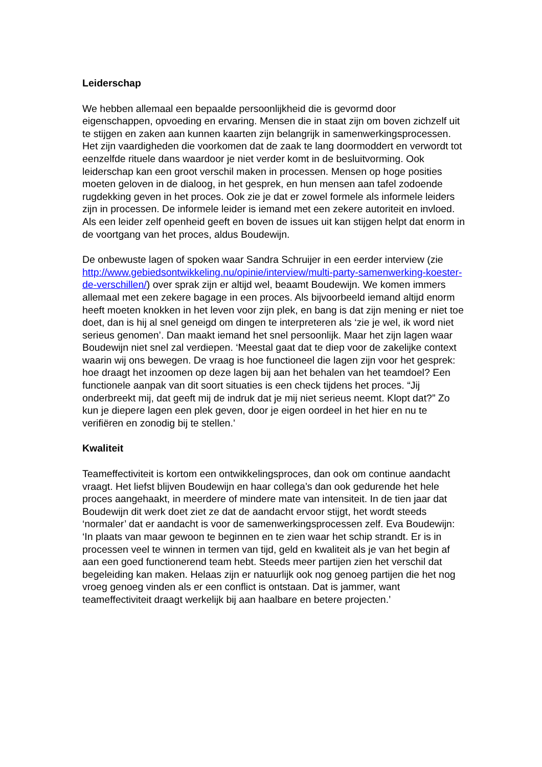Leiderschap
We hebben allemaal een bepaalde persoonlijkheid die is gevormd door eigenschappen, opvoeding en ervaring. Mensen die in staat zijn om boven zichzelf uit te stijgen en zaken aan kunnen kaarten zijn belangrijk in samenwerkingsprocessen. Het zijn vaardigheden die voorkomen dat de zaak te lang doormoddert en verwordt tot eenzelfde rituele dans waardoor je niet verder komt in de besluitvorming. Ook leiderschap kan een groot verschil maken in processen. Mensen op hoge posities moeten geloven in de dialoog, in het gesprek, en hun mensen aan tafel zodoende rugdekking geven in het proces. Ook zie je dat er zowel formele als informele leiders zijn in processen. De informele leider is iemand met een zekere autoriteit en invloed. Als een leider zelf openheid geeft en boven de issues uit kan stijgen helpt dat enorm in de voortgang van het proces, aldus Boudewijn.
De onbewuste lagen of spoken waar Sandra Schruijer in een eerder interview (zie http://www.gebiedsontwikkeling.nu/opinie/interview/multi-party-samenwerking-koester-de-verschillen/) over sprak zijn er altijd wel, beaamt Boudewijn. We komen immers allemaal met een zekere bagage in een proces. Als bijvoorbeeld iemand altijd enorm heeft moeten knokken in het leven voor zijn plek, en bang is dat zijn mening er niet toe doet, dan is hij al snel geneigd om dingen te interpreteren als ‘zie je wel, ik word niet serieus genomen’. Dan maakt iemand het snel persoonlijk. Maar het zijn lagen waar Boudewijn niet snel zal verdiepen. ‘Meestal gaat dat te diep voor de zakelijke context waarin wij ons bewegen. De vraag is hoe functioneel die lagen zijn voor het gesprek: hoe draagt het inzoomen op deze lagen bij aan het behalen van het teamdoel? Een functionele aanpak van dit soort situaties is een check tijdens het proces. “Jij onderbreekt mij, dat geeft mij de indruk dat je mij niet serieus neemt. Klopt dat?” Zo kun je diepere lagen een plek geven, door je eigen oordeel in het hier en nu te verifiëren en zonodig bij te stellen.’
Kwaliteit
Teameffectiviteit is kortom een ontwikkelingsproces, dan ook om continue aandacht vraagt. Het liefst blijven Boudewijn en haar collega’s dan ook gedurende het hele proces aangehaakt, in meerdere of mindere mate van intensiteit. In de tien jaar dat Boudewijn dit werk doet ziet ze dat de aandacht ervoor stijgt, het wordt steeds ‘normaler’ dat er aandacht is voor de samenwerkingsprocessen zelf. Eva Boudewijn: ‘In plaats van maar gewoon te beginnen en te zien waar het schip strandt. Er is in processen veel te winnen in termen van tijd, geld en kwaliteit als je van het begin af aan een goed functionerend team hebt. Steeds meer partijen zien het verschil dat begeleiding kan maken. Helaas zijn er natuurlijk ook nog genoeg partijen die het nog vroeg genoeg vinden als er een conflict is ontstaan. Dat is jammer, want teameffectiviteit draagt werkelijk bij aan haalbare en betere projecten.’